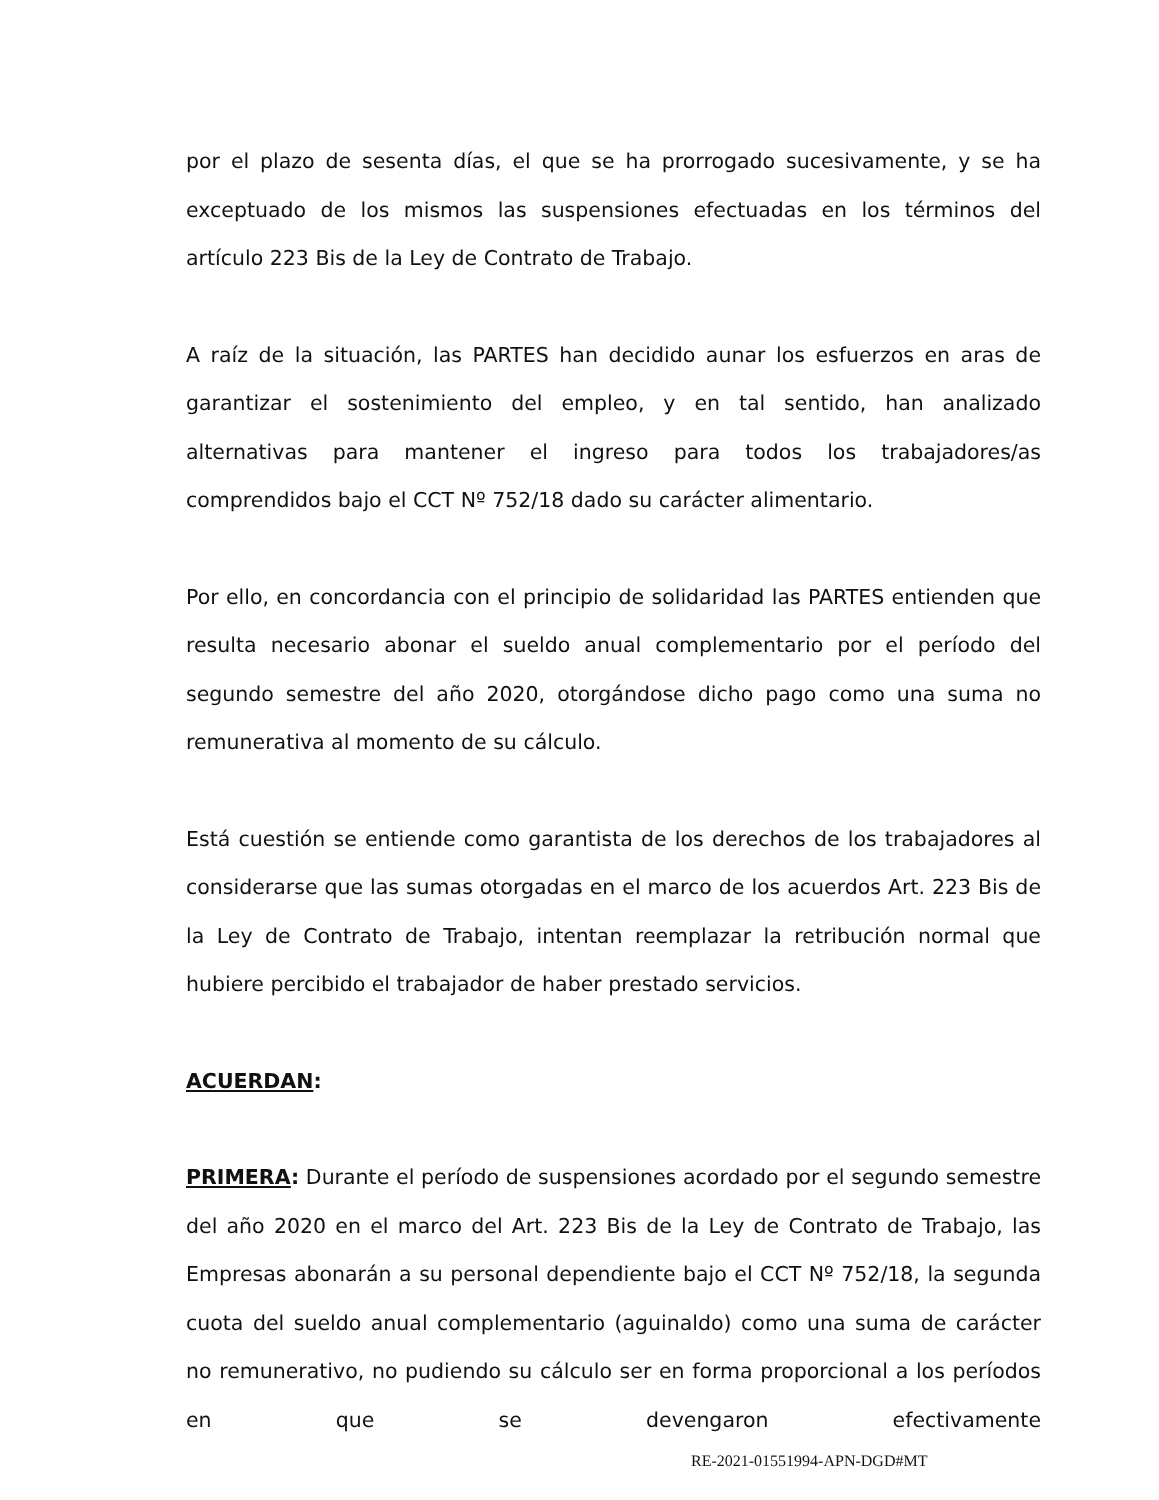por el plazo de sesenta días, el que se ha prorrogado sucesivamente, y se ha exceptuado de los mismos las suspensiones efectuadas en los términos del artículo 223 Bis de la Ley de Contrato de Trabajo.
A raíz de la situación, las PARTES han decidido aunar los esfuerzos en aras de garantizar el sostenimiento del empleo, y en tal sentido, han analizado alternativas para mantener el ingreso para todos los trabajadores/as comprendidos bajo el CCT Nº 752/18 dado su carácter alimentario.
Por ello, en concordancia con el principio de solidaridad las PARTES entienden que resulta necesario abonar el sueldo anual complementario por el período del segundo semestre del año 2020, otorgándose dicho pago como una suma no remunerativa al momento de su cálculo.
Está cuestión se entiende como garantista de los derechos de los trabajadores al considerarse que las sumas otorgadas en el marco de los acuerdos Art. 223 Bis de la Ley de Contrato de Trabajo, intentan reemplazar la retribución normal que hubiere percibido el trabajador de haber prestado servicios.
ACUERDAN:
PRIMERA: Durante el período de suspensiones acordado por el segundo semestre del año 2020 en el marco del Art. 223 Bis de la Ley de Contrato de Trabajo, las Empresas abonarán a su personal dependiente bajo el CCT Nº 752/18, la segunda cuota del sueldo anual complementario (aguinaldo) como una suma de carácter no remunerativo, no pudiendo su cálculo ser en forma proporcional a los períodos en que se devengaron efectivamente
RE-2021-01551994-APN-DGD#MT